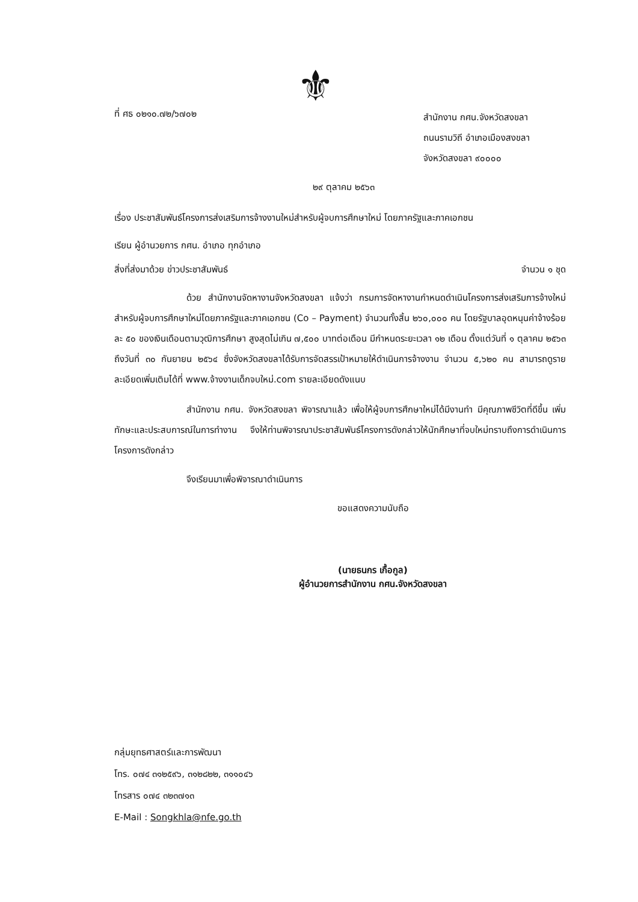⚜
ที่ ศธ ๐๒๑๐.๗๒/๖๗๐๒
สำนักงาน กศน.จังหวัดสงขลา
ถนนรามวิถี อำเภอเมืองสงขลา
จังหวัดสงขลา ๙๐๐๐๐
๒๙ ตุลาคม ๒๕๖๓
เรื่อง ประชาสัมพันธ์โครงการส่งเสริมการจ้างงานใหม่สำหรับผู้จบการศึกษาใหม่ โดยภาครัฐและภาคเอกชน
เรียน ผู้อำนวยการ กศน. อำเภอ ทุกอำเภอ
สิ่งที่ส่งมาด้วย ข่าวประชาสัมพันธ์ จำนวน ๑ ชุด
ด้วย สำนักงานจัดหางานจังหวัดสงขลา แจ้งว่า กรมการจัดหางานกำหนดดำเนินโครงการส่งเสริมการจ้างใหม่สำหรับผู้จบการศึกษาใหม่โดยภาครัฐและภาคเอกชน (Co – Payment) จำนวนทั้งสิ้น ๒๖๐,๐๐๐ คน โดยรัฐบาลอุดหนุนค่าจ้างร้อยละ ๕๐ ของเงินเดือนตามวุฒิการศึกษา สูงสุดไม่เกิน ๗,๕๐๐ บาทต่อเดือน มีกำหนดระยะเวลา ๑๒ เดือน ตั้งแต่วันที่ ๑ ตุลาคม ๒๕๖๓ ถึงวันที่ ๓๐ กันยายน ๒๕๖๔ ซึ่งจังหวัดสงขลาได้รับการจัดสรรเป้าหมายให้ดำเนินการจ้างงาน จำนวน ๕,๖๒๐ คน สามารถดูรายละเอียดเพิ่มเติมได้ที่ www.จ้างงานเด็กจบใหม่.com รายละเอียดดังแนบ
สำนักงาน กศน. จังหวัดสงขลา พิจารณาแล้ว เพื่อให้ผู้จบการศึกษาใหม่ได้มีงานทำ มีคุณภาพชีวิตที่ดีขึ้น เพิ่มทักษะและประสบการณ์ในการทำงาน จึงให้ท่านพิจารณาประชาสัมพันธ์โครงการดังกล่าวให้นักศึกษาที่จบใหม่ทราบถึงการดำเนินการโครงการดังกล่าว
จึงเรียนมาเพื่อพิจารณาดำเนินการ
ขอแสดงความนับถือ
(นายธนกร เกื้อกูล)
ผู้อำนวยการสำนักงาน กศน.จังหวัดสงขลา
กลุ่มยุทธศาสตร์และการพัฒนา
โทร. ๐๗๔ ๓๑๒๕๙๖, ๓๑๒๘๒๒, ๓๑๑๐๔๖
โทรสาร ๐๗๔ ๓๒๓๗๑๓
E-Mail : Songkhla@nfe.go.th